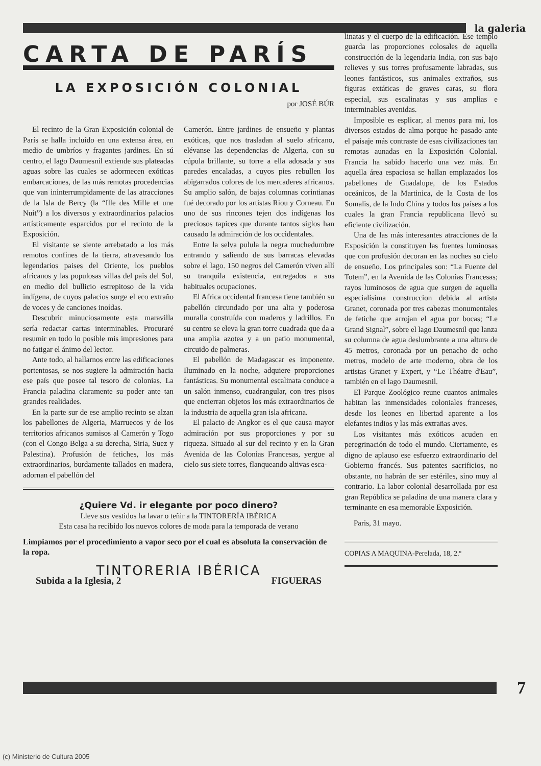la galeria
CARTA DE PARÍS
LA EXPOSICIÓN COLONIAL
por JOSÉ BÚR
El recinto de la Gran Exposición colonial de París se halla incluído en una extensa área, en medio de umbríos y fragantes jardines. En sú centro, el lago Daumesnil extiende sus plateadas aguas sobre las cuales se adormecen exóticas embarcaciones, de las más remotas procedencias que van ininterrumpidamente de las atracciones de la Isla de Bercy (la “Ille des Mille et une Nuit”) a los diversos y extraordinarios palacios artísticamente esparcidos por el recinto de la Exposición.
El visitante se siente arrebatado a los más remotos confines de la tierra, atravesando los legendarios paises del Oriente, los pueblos africanos y las populosas villas del pais del Sol, en medio del bullicio estrepitoso de la vida indígena, de cuyos palacios surge el eco extraño de voces y de canciones inoídas.
Descubrir minuciosamente esta maravilla sería redactar cartas interminables. Procuraré resumir en todo lo posible mis impresiones para no fatigar el ánimo del lector.
Ante todo, al hallarnos entre las edificaciones portentosas, se nos sugiere la admiración hacia ese país que posee tal tesoro de colonias. La Francia paladina claramente su poder ante tan grandes realidades.
En la parte sur de ese amplio recinto se alzan los pabellones de Algeria, Marruecos y de los territorios africanos sumisos al Camerón y Togo (con el Congo Belga a su derecha, Siria, Suez y Palestina). Profusión de fetiches, los más extraordinarios, burdamente tallados en madera, adornan el pabellón del
Camerón. Entre jardines de ensueño y plantas exóticas, que nos trasladan al suelo africano, elévanse las dependencias de Algeria, con su cúpula brillante, su torre a ella adosada y sus paredes encaladas, a cuyos pies rebullen los abigarrados colores de los mercaderes africanos. Su amplio salón, de bajas columnas corintianas fué decorado por los artistas Riou y Corneau. En uno de sus rincones tejen dos indígenas los preciosos tapices que durante tantos siglos han causado la admiración de los occidentales.
Entre la selva pulula la negra muchedumbre entrando y saliendo de sus barracas elevadas sobre el lago. 150 negros del Camerón viven allí su tranquila existencia, entregados a sus habituales ocupaciones.
El Africa occidental francesa tiene también su pabellón circundado por una alta y poderosa muralla construída con maderos y ladrillos. En su centro se eleva la gran torre cuadrada que da a una amplia azotea y a un patio monumental, circuido de palmeras.
El pabellón de Madagascar es imponente. Iluminado en la noche, adquiere proporciones fantásticas. Su monumental escalinata conduce a un salón inmenso, cuadrangular, con tres pisos que encierran objetos los más extraordinarios de la industria de aquella gran isla africana.
El palacio de Angkor es el que causa mayor admiración por sus proporciones y por su riqueza. Situado al sur del recinto y en la Gran Avenida de las Colonias Francesas, yergue al cielo sus siete torres, flanqueando altivas esca-
¿Quiere Vd. ir elegante por poco dinero?
Lleve sus vestidos ha lavar o teñir a la TINTORERÍA IBÈRICA
Esta casa ha recibido los nuevos colores de moda para la temporada de verano
Limpiamos por el procedimiento a vapor seco por el cual es absoluta la conservación de la ropa.
TINTORERIA IBÉRICA
Subida a la Iglesia, 2 FIGUERAS
linatas y el cuerpo de la edificación. Ese templo guarda las proporciones colosales de aquella construcción de la legendaria India, con sus bajo relieves y sus torres profusamente labradas, sus leones fantásticos, sus animales extraños, sus figuras extáticas de graves caras, su flora especial, sus escalinatas y sus amplias e interminables avenidas.
Imposible es esplicar, al menos para mí, los diversos estados de alma porque he pasado ante el paisaje más contraste de esas civilizaciones tan remotas aunadas en la Exposición Colonial. Francia ha sabido hacerlo una vez más. En aquella área espaciosa se hallan emplazados los pabellones de Guadalupe, de los Estados oceánicos, de la Martinica, de la Costa de los Somalis, de la Indo China y todos los países a los cuales la gran Francia republicana llevó su eficiente civilización.
Una de las más interesantes atracciones de la Exposición la constituyen las fuentes luminosas que con profusión decoran en las noches su cielo de ensueño. Los principales son: “La Fuente del Totem”, en la Avenida de las Colonias Francesas; rayos luminosos de agua que surgen de aquella especialísima construccion debida al artista Granet, coronada por tres cabezas monumentales de fetiche que arrojan el agua por bocas; “Le Grand Signal”, sobre el lago Daumesnil que lanza su columna de agua deslumbrante a una altura de 45 metros, coronada por un penacho de ocho metros, modelo de arte moderno, obra de los artistas Granet y Expert, y “Le Théatre d'Eau”, también en el lago Daumesnil.
El Parque Zoológico reune cuantos animales habitan las inmensidades coloniales franceses, desde los leones en libertad aparente a los elefantes indios y las más extrañas aves.
Los visitantes más exóticos acuden en peregrinación de todo el mundo. Ciertamente, es digno de aplauso ese esfuerzo extraordinario del Gobierno francés. Sus patentes sacrificios, no obstante, no habrán de ser estériles, sino muy al contrario. La labor colonial desarrollada por esa gran República se paladina de una manera clara y terminante en esa memorable Exposición.
Paris, 31 mayo.
COPIAS A MAQUINA-Perelada, 18, 2.º
7
(c) Ministerio de Cultura 2005